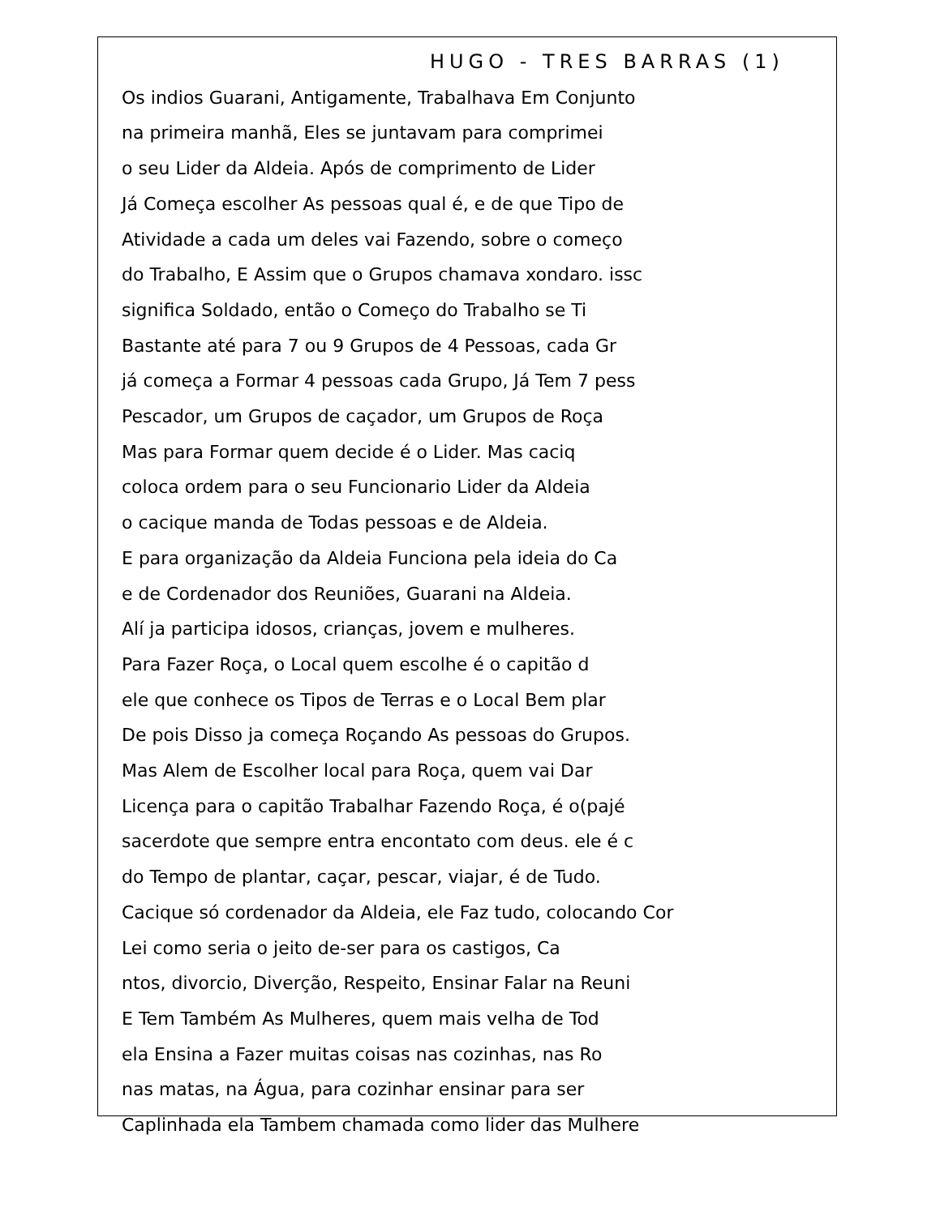HUGO - TRES BARRAS (1)
Os indios Guarani, Antigamente, Trabalhava Em Conjunto
na primeira manhã, Eles se juntavam para comprimei
o seu Lider da Aldeia. Após de comprimento de Lider
Já Começa escolher As pessoas qual é, e de que Tipo de
Atividade a cada um deles vai Fazendo, sobre o começo
do Trabalho, E Assim que o Grupos chamava xondaro. issc
significa Soldado, então o Começo do Trabalho se Ti
Bastante até para 7 ou 9 Grupos de 4 Pessoas, cada Gr
já começa a Formar 4 pessoas cada Grupo, Já Tem 7 pess
Pescador, um Grupos de caçador, um Grupos de Roça
Mas para Formar quem decide é o Lider. Mas caciq
coloca ordem para o seu Funcionario Lider da Aldeia
o cacique manda de Todas pessoas e de Aldeia.
E para organização da Aldeia Funciona pela ideia do Ca
e de Cordenador dos Reuniões, Guarani na Aldeia.
Alí ja participa idosos, crianças, jovem e mulheres.
Para Fazer Roça, o Local quem escolhe é o capitão d
ele que conhece os Tipos de Terras e o Local Bem plar
De pois Disso ja começa Roçando As pessoas do Grupos.
Mas Alem de Escolher local para Roça, quem vai Dar
Licença para o capitão Trabalhar Fazendo Roça, é o(pajé
sacerdote que sempre entra encontato com deus. ele é c
do Tempo de plantar, caçar, pescar, viajar, é de Tudo.
Cacique só cordenador da Aldeia, ele Faz tudo, colocando Cor
Lei como seria o jeito de-ser para os castigos, Ca
ntos, divorcio, Diverção, Respeito, Ensinar Falar na Reuni
E Tem Também As Mulheres, quem mais velha de Tod
ela Ensina a Fazer muitas coisas nas cozinhas, nas Ro
nas matas, na Água, para cozinhar ensinar para ser
Caplinhada ela Tambem chamada como lider das Mulhere